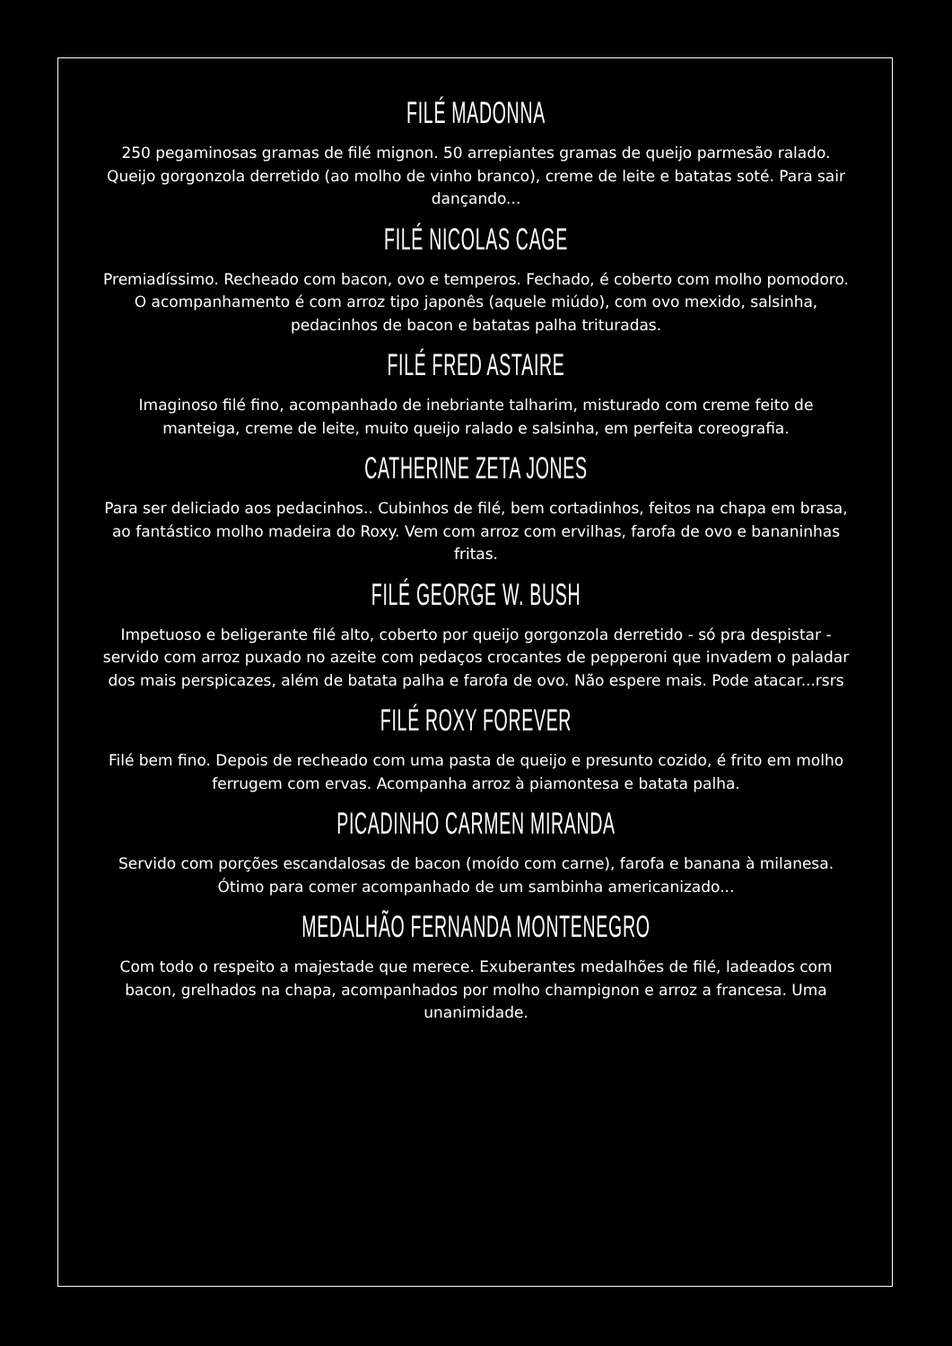FILÉ MADONNA
250 pegaminosas gramas de filé mignon. 50 arrepiantes gramas de queijo parmesão ralado. Queijo gorgonzola derretido (ao molho de vinho branco), creme de leite e batatas soté. Para sair dançando...
FILÉ NICOLAS CAGE
Premiadíssimo. Recheado com bacon, ovo e temperos. Fechado, é coberto com molho pomodoro. O acompanhamento é com arroz tipo japonês (aquele miúdo), com ovo mexido, salsinha, pedacinhos de bacon e batatas palha trituradas.
FILÉ FRED ASTAIRE
Imaginoso filé fino, acompanhado de inebriante talharim, misturado com creme feito de manteiga, creme de leite, muito queijo ralado e salsinha, em perfeita coreografia.
CATHERINE ZETA JONES
Para ser deliciado aos pedacinhos.. Cubinhos de filé, bem cortadinhos, feitos na chapa em brasa, ao fantástico molho madeira do Roxy. Vem com arroz com ervilhas, farofa de ovo e bananinhas fritas.
FILÉ GEORGE W. BUSH
Impetuoso e beligerante filé alto, coberto por queijo gorgonzola derretido - só pra despistar -servido com arroz puxado no azeite com pedaços crocantes de pepperoni que invadem o paladar dos mais perspicazes, além de batata palha e farofa de ovo. Não espere mais. Pode atacar...rsrs
FILÉ ROXY FOREVER
Filé bem fino. Depois de recheado com uma pasta de queijo e presunto cozido, é frito em molho ferrugem com ervas. Acompanha arroz à piamontesa e batata palha.
PICADINHO CARMEN MIRANDA
Servido com porções escandalosas de bacon (moído com carne), farofa e banana à milanesa. Ótimo para comer acompanhado de um sambinha americanizado...
MEDALHÃO FERNANDA MONTENEGRO
Com todo o respeito a majestade que merece. Exuberantes medalhões de filé, ladeados com bacon, grelhados na chapa, acompanhados por molho champignon e arroz a francesa. Uma unanimidade.